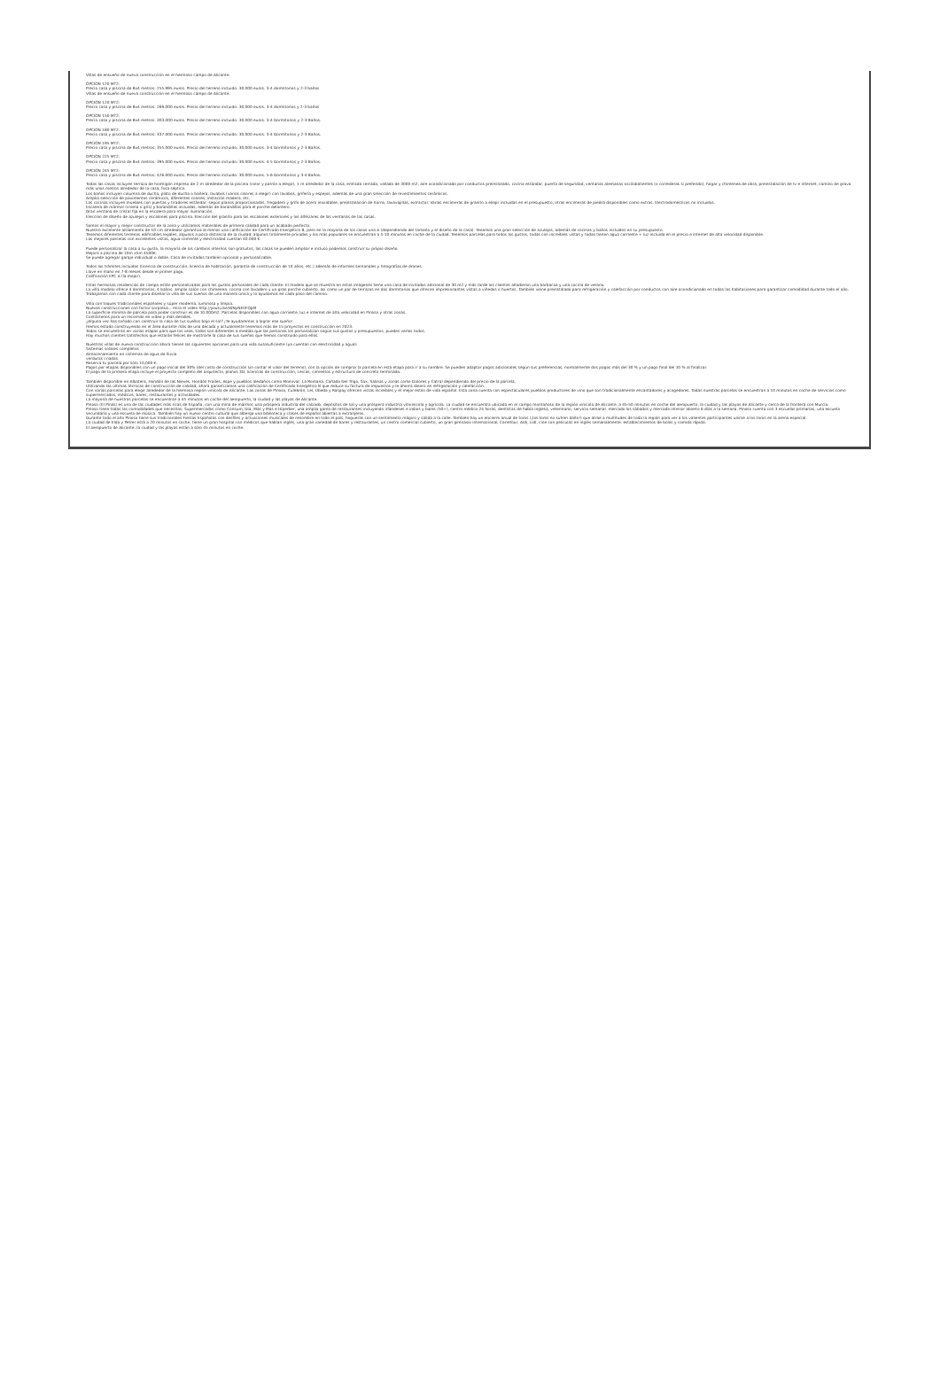Villas de ensueño de nueva construcción en el hermoso campo de Alicante.
OPCIÓN 120 MT2:
Precio casa y piscina de 8x4 metros: 255.995 euros. Precio del terreno incluido: 30.000 euros. 3-4 dormitorios y 2-3 baños
Villas de ensueño de nueva construcción en el hermoso campo de Alicante.
OPCIÓN 120 MT2:
Precio casa y piscina de 8x4 metros: 269.000 euros. Precio del terreno incluido: 30.000 euros. 3-4 dormitorios y 2-3 baños
OPCIÓN 150 MT2:
Precio casa y piscina de 8x4 metros: 303.000 euros. Precio del terreno incluido: 30.000 euros. 3-4 Dormitorios y 2-3 Baños.
OPCIÓN 180 MT2:
Precio casa y piscina de 8x4 metros: 337.000 euros. Precio del terreno incluido: 30.000 euros. 3-4 Dormitorios y 2-3 Baños.
OPCIÓN 195 MT2:
Precio casa y piscina de 8x4 metros: 355.000 euros. Precio del terreno incluido: 30.000 euros. 3-4 Dormitorios y 2-3 Baños.
OPCIÓN 225 MT2:
Precio casa y piscina de 8x4 metros: 395.000 euros. Precio del terreno incluido: 30.000 euros. 4-5 Dormitorios y 2-3 Baños.
OPCIÓN 245 MT2:
Precio casa y piscina de 8x4 metros: 426.000 euros. Precio del terreno incluido: 30.000 euros. 5-6 Dormitorios y 3-4 Baños.
Todas las casas incluyen terraza de hormigón impreso de 2 m alrededor de la piscina (color y patrón a elegir), 1 m alrededor de la casa, entrada cerrada, vallado de 3000 m2, aire acondicionado por conductos preinstalado, cocina estándar, puerta de seguridad, ventanas alemanas oscilobatientes (o correderas si preferido), hogar y chimenea de obra, preinstalación de tv e internet, camino de grava más unos metros alrededor de la casa, fosa séptica.
Los baños incluyen columna de ducha, plato de ducha o bañera, lavabos (varios colores a elegir) con lavabos, grifería y espejos, además de una gran selección de revestimientos cerámicos.
Amplia selección de pavimentos cerámicos, diferentes colores, imitación madera, etc.
Las cocinas incluyen muebles con puertas y tiradores estándar, según planos proporcionados, fregadero y grifo de acero inoxidable, preinstalación de horno, lavavajillas, extractor. Varias encimeras de granito a elegir incluidas en el presupuesto, otras encimeras de piedra disponibles como extras. Electrodomésticos no incluidos.
Escalera de mármol (crema o gris) y barandillas incluidas, además de barandillas para el porche delantero.
Gran ventana de cristal fija en la escalera para mayor iluminación.
Elección de diseño de azulejos y escalones para piscina. Elección del granito para los escalones exteriores y los alféizares de las ventanas de las casas.
Somos el mayor y mejor constructor de la zona y utilizamos materiales de primera calidad para un acabado perfecto.
Nuestro excelente aislamiento de 10 cm alrededor garantiza al menos una calificación de Certificado Energético B, pero en la mayoría de los casos una A (dependiendo del tamaño y el diseño de la casa). Tenemos una gran selección de azulejos, además de cocinas y baños incluidos en su presupuesto.
Tenemos diferentes terrenos edificables legales, algunos a poca distancia de la ciudad, algunos totalmente privados y los más populares se encuentran a 5-10 minutos en coche de la ciudad. Tenemos parcelas para todos los gustos, todas con increíbles vistas y todas tienen agua corriente + luz incluida en el precio e internet de alta velocidad disponible.
Las mejores parcelas con excelentes vistas, agua corriente y electricidad cuestan 40.000 €.
Puede personalizar la casa a su gusto, la mayoría de los cambios internos son gratuitos, las casas se pueden ampliar e incluso podemos construir su propio diseño.
Mejora a piscina de 10m x5m 4500€.
Se puede agregar garaje individual o doble. Casa de invitados también opcional y personalizable.
Todos los trámites incluidos (licencia de construcción, licencia de habitación, garantía de construcción de 10 años, etc.) además de informes semanales y fotografías de drones.
Llave en mano en 7-8 meses desde el primer pago.
Calificación EPC A (la mejor).
Estas hermosas residencias de campo están personalizadas para los gustos personales de cada cliente. El modelo que se muestra en estas imágenes tiene una casa de invitados adicional de 30 m2 y más tarde los clientes añadieron una barbacoa y una cocina de verano.
La villa modelo ofrece 4 dormitorios, 4 baños, amplio salón con chimenea, cocina con lavadero y un gran porche cubierto, así como un par de terrazas en dos dormitorios que ofrecen impresionantes vistas a viñedos o huertos. También viene preinstalado para refrigeración y calefacción por conductos con aire acondicionado en todas las habitaciones para garantizar comodidad durante todo el año.
Trabajamos con cada cliente para diseñar la villa de sus sueños de una manera única y lo ayudamos en cada paso del camino.
Villa con toques tradicionales españoles y súper moderna, luminosa y limpia.
Nuevas construcciones con factor sorpresa... mira el video http://youtu.be/WNyNEtlFQpM
La superficie mínima de parcela para poder construir es de 10.000m2. Parcelas disponibles con agua corriente, luz e internet de alta velocidad en Pinoso y otras zonas.
Contáctenos para un recorrido en video y más detalles.
¿Alguna vez has soñado con construir la casa de tus sueños bajo el sol? ¡Te ayudaremos a lograr ese sueño!
Hemos estado construyendo en el área durante más de una década y actualmente tenemos más de 15 proyectos en construcción en 2023.
Todos se encuentran en varias etapas para que los veas, todos son diferentes a medida que las personas los personalizan según sus gustos y presupuestos, puedes verlos todos.
Hay muchos clientes satisfechos que estarán felices de mostrarle la casa de sus sueños que hemos construido para ellos.
Nuestras villas de nueva construcción ahora tienen las siguientes opciones para una vida autosuficiente (ya cuentan con electricidad y agua):
Sistemas solares completos
Almacenamiento en cisternas de agua de lluvia
verduras criadas
Reserva tu parcela por sólo 10,000 €.
Pagos por etapas disponibles con un pago inicial del 30% (del costo de construcción sin contar el valor del terreno), con la opción de comprar la parcela en esta etapa para ir a su nombre. Se pueden adaptar pagos adicionales según sus preferencias, normalmente dos pagos más del 30 % y un pago final del 10 % al finalizar.
El pago de la primera etapa incluye el proyecto completo del arquitecto, planos 3D, licencias de construcción, cercas, cimientos y estructura de concreto terminada.
También disponible en Albatera, Hondón de las Nieves, Hondón Frailes, Aspe y pueblos aledaños como Monovar, La Romana, Cañada Del Trigo, Sax, Salinas y zonas como Dolores y Catral dependiendo del precio de la parcela.
Utilizando las últimas técnicas de construcción de calidad, ahora garantizamos una calificación de Certificado Energético B que reduce su factura de impuestos y le ahorra dinero en refrigeración y calefacción.
Con varias parcelas para elegir alrededor de la hermosa región vinícola de Alicante; Las zonas de Pinoso, Culebrón, Lel, Úbeda y Raspay ofrecen vistas increíbles y el mejor estilo de vida español. Esta zona cuenta con espectaculares pueblos productores de vino que son tradicionalmente encantadores y acogedores. Todas nuestras parcelas se encuentran a 10 minutos en coche de servicios como supermercados, médicos, bares, restaurantes y actividades.
La mayoría de nuestras parcelas se encuentran a 45 minutos en coche del aeropuerto, la ciudad y las playas de Alicante.
Pinoso (El Pinós) es una de las ciudades más ricas de España, con una mina de mármol, una próspera industria del calzado, depósitos de sal y una próspera industria vitivinícola y agrícola. La ciudad se encuentra ubicada en el campo montañoso de la región vinícola de Alicante, a 45-50 minutos en coche del aeropuerto, la ciudad y las playas de Alicante y cerca de la frontera con Murcia.
Pinoso tiene todas las comodidades que necesitas: Supermercados como Consum, Dia, Mas y Mas e Hiperber, una amplia gama de restaurantes incluyendo irlandeses e indios y bares (50+), centro médico 24 horas, dentistas de habla inglesa, veterinario, servicio semanal. mercado los sábados y mercado interior abierto 6 días a la semana. Pinoso cuenta con 3 escuelas primarias, una escuela secundaria y una escuela de música. También hay un nuevo centro cultural que alberga una biblioteca y clases de español abiertas a extranjeros.
Durante todo el año Pinoso tiene sus tradicionales Fiestas Españolas con desfiles y actuaciones musicales de renombre en todo el país, hogueras con un sentimiento mágico y salida a la calle. También hay un encierro anual de toros (¡los toros no sufren daño!) que atrae a multitudes de toda la región para ver a los valientes participantes unirse a los toros en la arena especial.
La ciudad de Elda y Petrer está a 20 minutos en coche, tiene un gran hospital con médicos que hablan inglés, una gran variedad de bares y restaurantes, un centro comercial cubierto, un gran gimnasio internacional, Carrefour, Aldi, Lidl, cine con películas en inglés semanalmente. establecimientos de bolos y comida rápida.
El aeropuerto de Alicante, la ciudad y las playas están a sólo 45 minutos en coche.